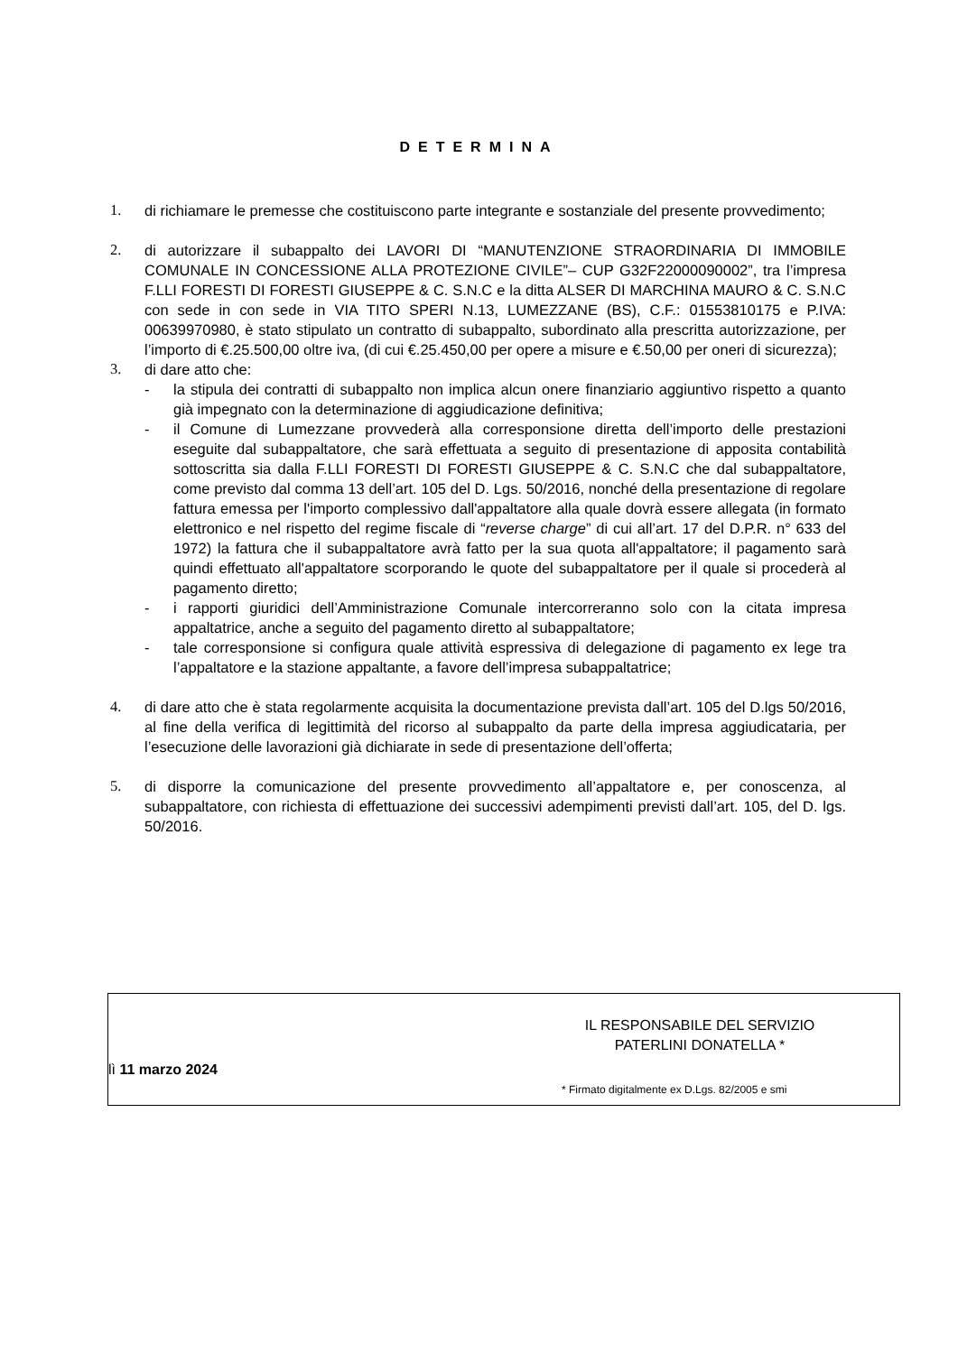DETERMINA
1. di richiamare le premesse che costituiscono parte integrante e sostanziale del presente provvedimento;
2. di autorizzare il subappalto dei LAVORI DI “MANUTENZIONE STRAORDINARIA DI IMMOBILE COMUNALE IN CONCESSIONE ALLA PROTEZIONE CIVILE”– CUP G32F22000090002”, tra l’impresa F.LLI FORESTI DI FORESTI GIUSEPPE & C. S.N.C e la ditta ALSER DI MARCHINA MAURO & C. S.N.C con sede in con sede in VIA TITO SPERI N.13, LUMEZZANE (BS), C.F.: 01553810175 e P.IVA: 00639970980, è stato stipulato un contratto di subappalto, subordinato alla prescritta autorizzazione, per l’importo di €.25.500,00 oltre iva, (di cui €.25.450,00 per opere a misure e €.50,00 per oneri di sicurezza);
3. di dare atto che:
- la stipula dei contratti di subappalto non implica alcun onere finanziario aggiuntivo rispetto a quanto già impegnato con la determinazione di aggiudicazione definitiva;
- il Comune di Lumezzane provvederà alla corresponsione diretta dell’importo delle prestazioni eseguite dal subappaltatore, che sarà effettuata a seguito di presentazione di apposita contabilità sottoscritta sia dalla F.LLI FORESTI DI FORESTI GIUSEPPE & C. S.N.C che dal subappaltatore, come previsto dal comma 13 dell’art. 105 del D. Lgs. 50/2016, nonché della presentazione di regolare fattura emessa per l'importo complessivo dall'appaltatore alla quale dovrà essere allegata (in formato elettronico e nel rispetto del regime fiscale di “reverse charge” di cui all’art. 17 del D.P.R. n° 633 del 1972) la fattura che il subappaltatore avrà fatto per la sua quota all'appaltatore; il pagamento sarà quindi effettuato all'appaltatore scorporando le quote del subappaltatore per il quale si procederà al pagamento diretto;
- i rapporti giuridici dell’Amministrazione Comunale intercorreranno solo con la citata impresa appaltatrice, anche a seguito del pagamento diretto al subappaltatore;
- tale corresponsione si configura quale attività espressiva di delegazione di pagamento ex lege tra l’appaltatore e la stazione appaltante, a favore dell’impresa subappaltatrice;
4. di dare atto che è stata regolarmente acquisita la documentazione prevista dall’art. 105 del D.lgs 50/2016, al fine della verifica di legittimità del ricorso al subappalto da parte della impresa aggiudicataria, per l’esecuzione delle lavorazioni già dichiarate in sede di presentazione dell’offerta;
5. di disporre la comunicazione del presente provvedimento all’appaltatore e, per conoscenza, al subappaltatore, con richiesta di effettuazione dei successivi adempimenti previsti dall’art. 105, del D. lgs. 50/2016.
IL RESPONSABILE DEL SERVIZIO
PATERLINI DONATELLA *
lì 11 marzo 2024
* Firmato digitalmente ex D.Lgs. 82/2005 e smi